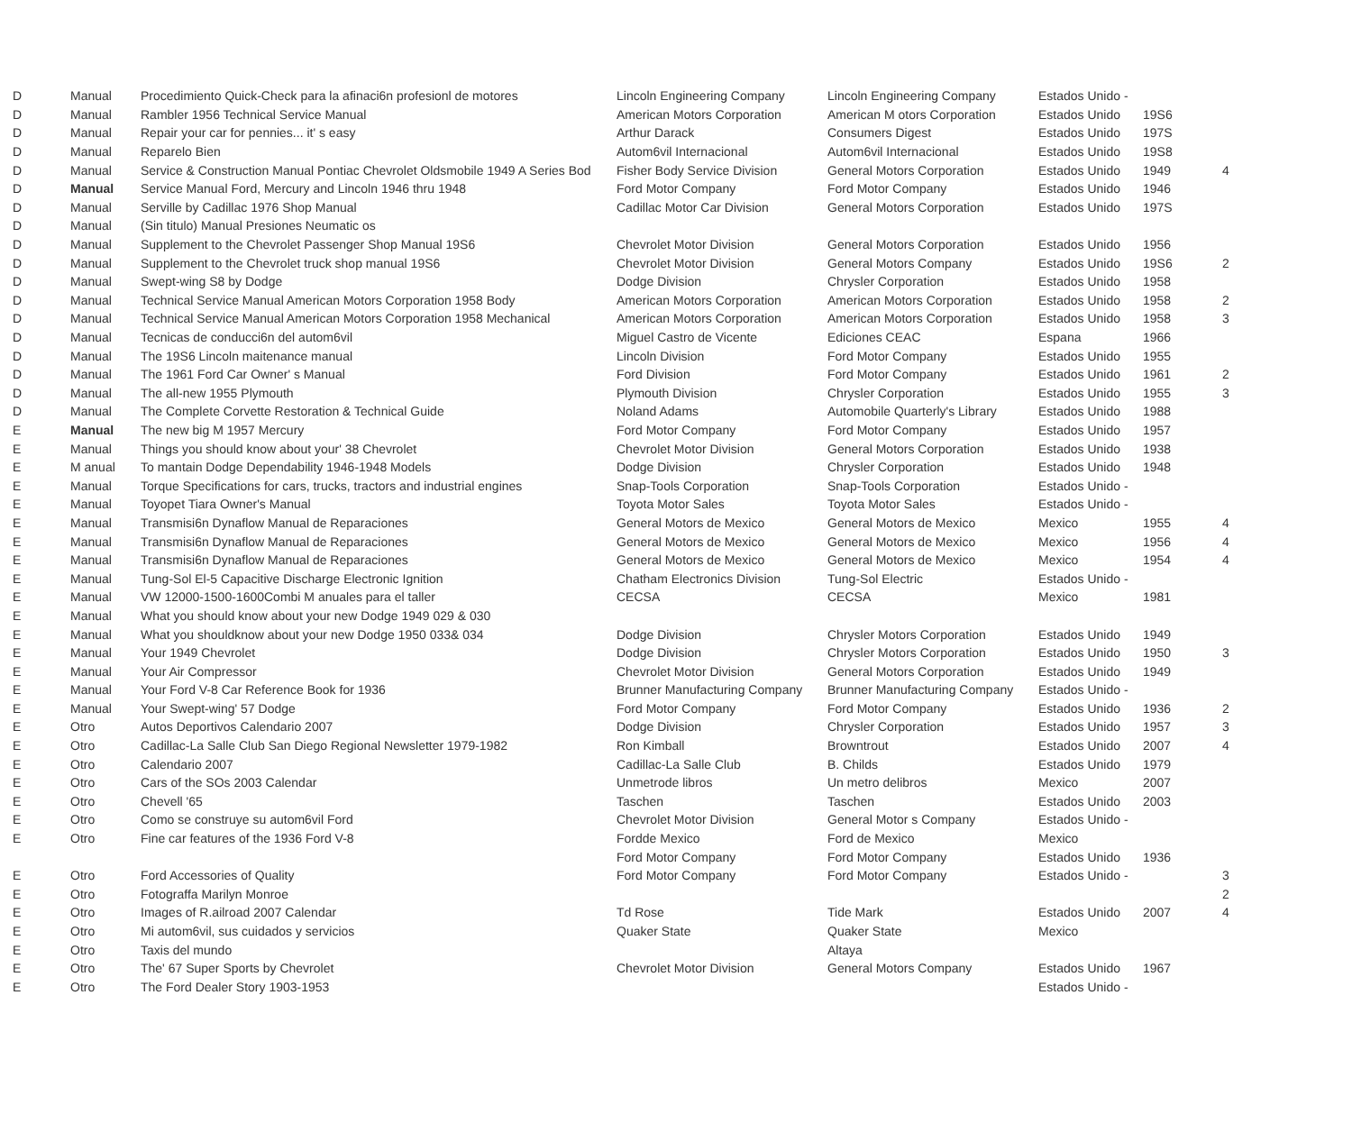| D | Manual | Procedimiento Quick-Check para la afinaci6n profesionl de motores | Lincoln Engineering Company | Lincoln Engineering Company | Estados Unido - | | |
| D | Manual | Rambler 1956 Technical Service Manual | American Motors Corporation | American M otors Corporation | Estados Unido | 19S6 | |
| D | Manual | Repair your car for pennies... it' s easy | Arthur Darack | Consumers Digest | Estados Unido | 197S | |
| D | Manual | Reparelo Bien | Autom6vil Internacional | Autom6vil Internacional | Estados Unido | 19S8 | |
| D | Manual | Service & Construction Manual Pontiac Chevrolet Oldsmobile 1949 A Series Bod | Fisher Body Service Division | General Motors Corporation | Estados Unido | 1949 | 4 |
| D | Manual | Service Manual Ford, Mercury and Lincoln 1946 thru 1948 | Ford Motor Company | Ford Motor Company | Estados Unido | 1946 | |
| D | Manual | Serville by Cadillac 1976 Shop Manual | Cadillac Motor Car Division | General Motors Corporation | Estados Unido | 197S | |
| D | Manual | (Sin titulo) Manual Presiones Neumatic os | | | | | |
| D | Manual | Supplement to the Chevrolet Passenger Shop Manual 19S6 | Chevrolet Motor Division | General Motors Corporation | Estados Unido | 1956 | |
| D | Manual | Supplement to the Chevrolet truck shop manual 19S6 | Chevrolet Motor Division | General Motors Company | Estados Unido | 19S6 | 2 |
| D | Manual | Swept-wing S8 by Dodge | Dodge Division | Chrysler Corporation | Estados Unido | 1958 | |
| D | Manual | Technical Service Manual American Motors Corporation 1958 Body | American Motors Corporation | American Motors Corporation | Estados Unido | 1958 | 2 |
| D | Manual | Technical Service Manual American Motors Corporation 1958 Mechanical | American Motors Corporation | American Motors Corporation | Estados Unido | 1958 | 3 |
| D | Manual | Tecnicas de conducci6n del autom6vil | Miguel Castro de Vicente | Ediciones CEAC | Espana | 1966 | |
| D | Manual | The 19S6 Lincoln maitenance manual | Lincoln Division | Ford Motor Company | Estados Unido | 1955 | |
| D | Manual | The 1961 Ford Car Owner' s Manual | Ford Division | Ford Motor Company | Estados Unido | 1961 | 2 |
| D | Manual | The all-new 1955 Plymouth | Plymouth Division | Chrysler Corporation | Estados Unido | 1955 | 3 |
| D | Manual | The Complete Corvette Restoration & Technical Guide | Noland Adams | Automobile Quarterly's Library | Estados Unido | 1988 | |
| E | Manual | The new big M 1957 Mercury | Ford Motor Company | Ford Motor Company | Estados Unido | 1957 | |
| E | Manual | Things you should know about your' 38 Chevrolet | Chevrolet Motor Division | General Motors Corporation | Estados Unido | 1938 | |
| E | M anual | To mantain Dodge Dependability 1946-1948 Models | Dodge Division | Chrysler Corporation | Estados Unido | 1948 | |
| E | Manual | Torque Specifications for cars, trucks, tractors and industrial engines | Snap-Tools Corporation | Snap-Tools Corporation | Estados Unido - | | |
| E | Manual | Toyopet Tiara Owner's Manual | Toyota Motor Sales | Toyota Motor Sales | Estados Unido - | | |
| E | Manual | Transmisi6n Dynaflow Manual de Reparaciones | General Motors de Mexico | General Motors de Mexico | Mexico | 1955 | 4 |
| E | Manual | Transmisi6n Dynaflow Manual de Reparaciones | General Motors de Mexico | General Motors de Mexico | Mexico | 1956 | 4 |
| E | Manual | Transmisi6n Dynaflow Manual de Reparaciones | General Motors de Mexico | General Motors de Mexico | Mexico | 1954 | 4 |
| E | Manual | Tung-Sol El-5 Capacitive Discharge Electronic Ignition | Chatham Electronics Division | Tung-Sol Electric | Estados Unido - | | |
| E | Manual | VW 12000-1500-1600Combi M anuales para el taller | CECSA | CECSA | Mexico | 1981 | |
| E | Manual | What you should know about your new Dodge 1949 029 & 030 | | | | | |
| E | Manual | What you shouldknow about your new Dodge 1950 033& 034 | Dodge Division | Chrysler Motors Corporation | Estados Unido | 1949 | |
| E | Manual | Your 1949 Chevrolet | Dodge Division | Chrysler Motors Corporation | Estados Unido | 1950 | 3 |
| E | Manual | Your Air Compressor | Chevrolet Motor Division | General Motors Corporation | Estados Unido | 1949 | |
| E | Manual | Your Ford V-8 Car Reference Book for 1936 | Brunner Manufacturing Company | Brunner Manufacturing Company | Estados Unido - | | |
| E | Manual | Your Swept-wing' 57 Dodge | Ford Motor Company | Ford Motor Company | Estados Unido | 1936 | 2 |
| E | Otro | Autos Deportivos Calendario 2007 | Dodge Division | Chrysler Corporation | Estados Unido | 1957 | 3 |
| E | Otro | Cadillac-La Salle Club San Diego Regional Newsletter 1979-1982 | Ron Kimball | Browntrout | Estados Unido | 2007 | 4 |
| E | Otro | Calendario 2007 | Cadillac-La Salle Club | B. Childs | Estados Unido | 1979 | |
| E | Otro | Cars of the SOs 2003 Calendar | Unmetrode libros | Un metro delibros | Mexico | 2007 | |
| E | Otro | Chevell '65 | Taschen | Taschen | Estados Unido | 2003 | |
| E | Otro | Como se construye su autom6vil Ford | Chevrolet Motor Division | General Motor s Company | Estados Unido - | | |
| E | Otro | Fine car features of the 1936 Ford V-8 | Fordde Mexico | Ford de Mexico | Mexico | | |
| | | | Ford Motor Company | Ford Motor Company | Estados Unido | 1936 | |
| E | Otro | Ford Accessories of Quality | Ford Motor Company | Ford Motor Company | Estados Unido - | | 3 |
| E | Otro | Fotograffa Marilyn Monroe | | | | | 2 |
| E | Otro | Images of R.ailroad 2007 Calendar | Td Rose | Tide Mark | Estados Unido | 2007 | 4 |
| E | Otro | Mi autom6vil, sus cuidados y servicios | Quaker State | Quaker State | Mexico | | |
| E | Otro | Taxis del mundo | | Altaya | | | |
| E | Otro | The' 67 Super Sports by Chevrolet | Chevrolet Motor Division | General Motors Company | Estados Unido | 1967 | |
| E | Otro | The Ford Dealer Story 1903-1953 | | | Estados Unido - | | |